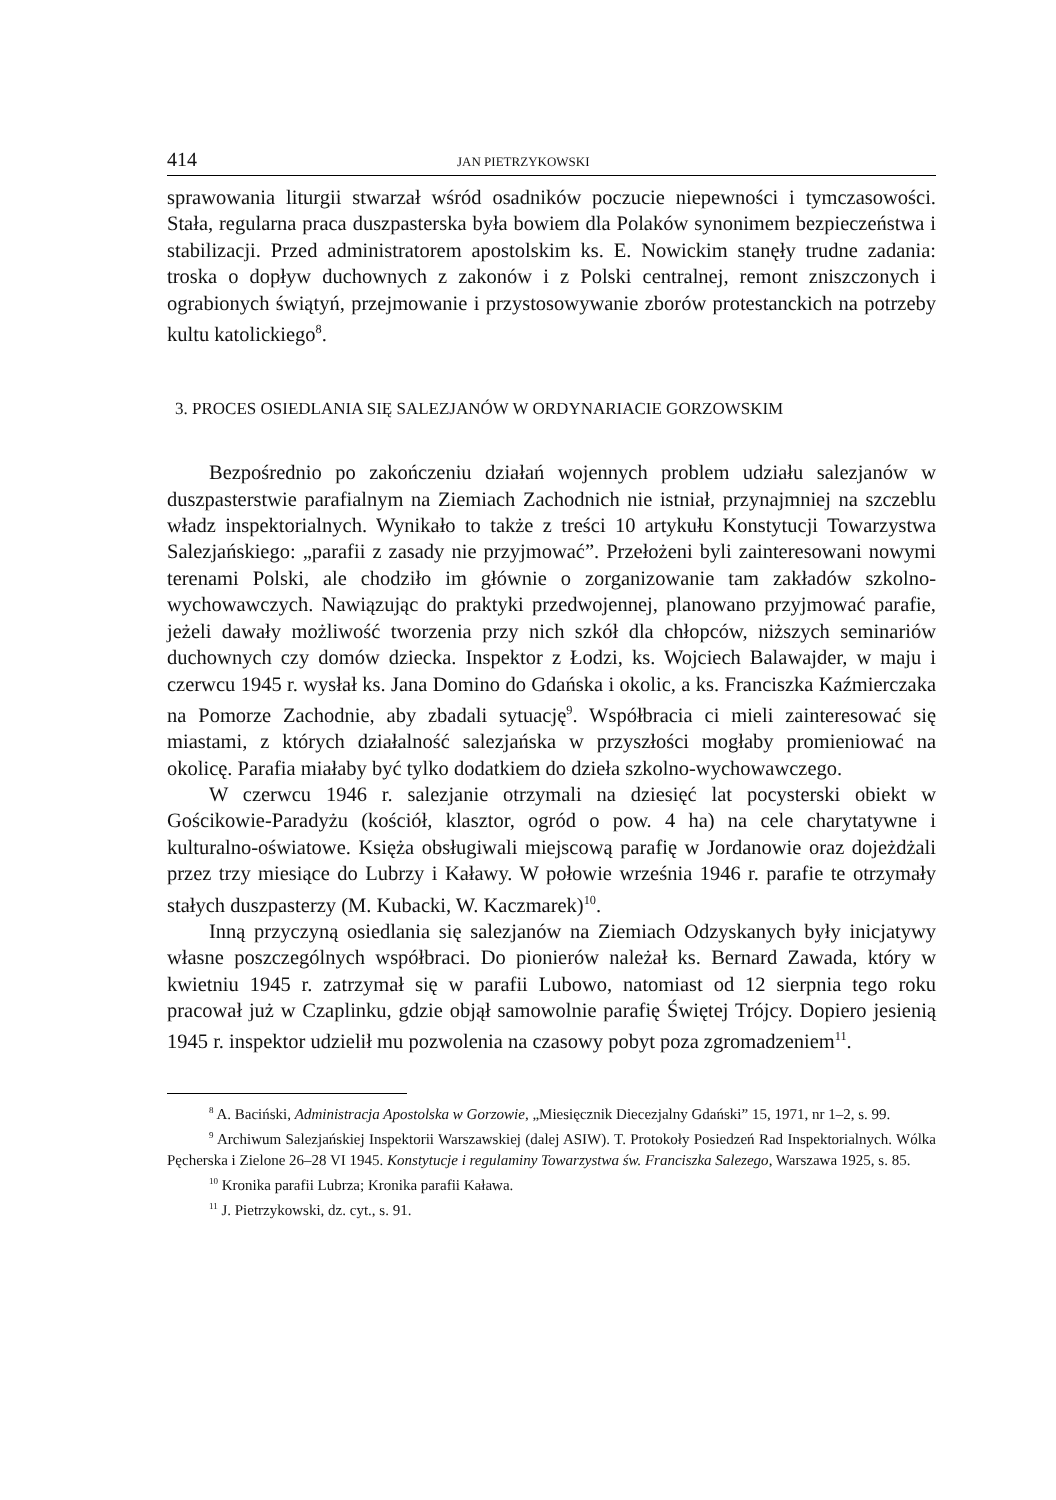414 JAN PIETRZYKOWSKI
sprawowania liturgii stwarzał wśród osadników poczucie niepewności i tymczasowości. Stała, regularna praca duszpasterska była bowiem dla Polaków synonimem bezpieczeństwa i stabilizacji. Przed administratorem apostolskim ks. E. Nowickim stanęły trudne zadania: troska o dopływ duchownych z zakonów i z Polski centralnej, remont zniszczonych i ograbionych świątyń, przejmowanie i przystosowywanie zborów protestanckich na potrzeby kultu katolickiego<sup>8</sup>.
3. PROCES OSIEDLANIA SIĘ SALEZJANÓW W ORDYNARIACIE GORZOWSKIM
Bezpośrednio po zakończeniu działań wojennych problem udziału salezjanów w duszpasterstwie parafialnym na Ziemiach Zachodnich nie istniał, przynajmniej na szczeblu władz inspektorialnych. Wynikało to także z treści 10 artykułu Konstytucji Towarzystwa Salezjańskiego: „parafii z zasady nie przyjmować”. Przełożeni byli zainteresowani nowymi terenami Polski, ale chodziło im głównie o zorganizowanie tam zakładów szkolno-wychowawczych. Nawiązując do praktyki przedwojennej, planowano przyjmować parafie, jeżeli dawały możliwość tworzenia przy nich szkół dla chłopców, niższych seminariów duchownych czy domów dziecka. Inspektor z Łodzi, ks. Wojciech Balawajder, w maju i czerwcu 1945 r. wysłał ks. Jana Domino do Gdańska i okolic, a ks. Franciszka Kaźmierczaka na Pomorze Zachodnie, aby zbadali sytuację<sup>9</sup>. Współbracia ci mieli zainteresować się miastami, z których działalność salezjańska w przyszłości mogłaby promieniować na okolicę. Parafia miałaby być tylko dodatkiem do dzieła szkolno-wychowawczego.
W czerwcu 1946 r. salezjanie otrzymali na dziesięć lat pocysterski obiekt w Gościkowie-Paradyżu (kościół, klasztor, ogród o pow. 4 ha) na cele charytatywne i kulturalno-oświatowe. Księża obsługiwali miejscową parafię w Jordanowie oraz dojeżdżali przez trzy miesiące do Lubrzy i Kaławy. W połowie września 1946 r. parafie te otrzymały stałych duszpasterzy (M. Kubacki, W. Kaczmarek)<sup>10</sup>.
Inną przyczyną osiedlania się salezjanów na Ziemiach Odzyskanych były inicjatywy własne poszczególnych współbraci. Do pionierów należał ks. Bernard Zawada, który w kwietniu 1945 r. zatrzymał się w parafii Lubowo, natomiast od 12 sierpnia tego roku pracował już w Czaplinku, gdzie objął samowolnie parafię Świętej Trójcy. Dopiero jesienią 1945 r. inspektor udzielił mu pozwolenia na czasowy pobyt poza zgromadzeniem<sup>11</sup>.
<sup>8</sup> A. Baciński, Administracja Apostolska w Gorzowie, „Miesięcznik Diecezjalny Gdański” 15, 1971, nr 1–2, s. 99.
<sup>9</sup> Archiwum Salezjańskiej Inspektorii Warszawskiej (dalej ASIW). T. Protokoły Posiedzeń Rad Inspektorialnych. Wólka Pęcherska i Zielone 26–28 VI 1945. Konstytucje i regulaminy Towarzystwa św. Franciszka Salezego, Warszawa 1925, s. 85.
<sup>10</sup> Kronika parafii Lubrza; Kronika parafii Kaława.
<sup>11</sup> J. Pietrzykowski, dz. cyt., s. 91.